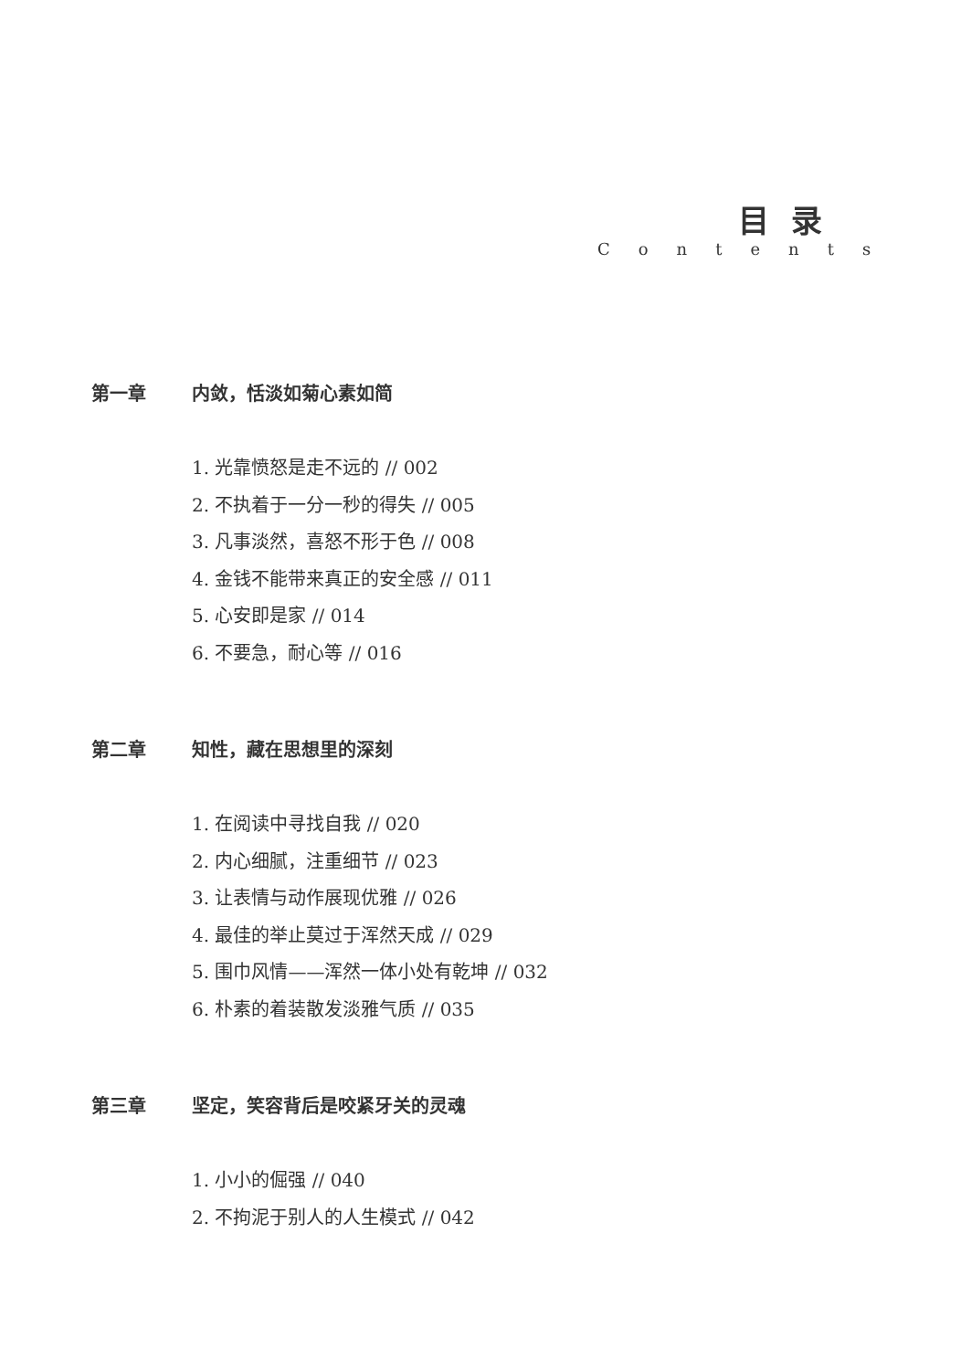目 录
Contents
第一章 内敛，恬淡如菊心素如简
1. 光靠愤怒是走不远的 // 002
2. 不执着于一分一秒的得失 // 005
3. 凡事淡然，喜怒不形于色 // 008
4. 金钱不能带来真正的安全感 // 011
5. 心安即是家 // 014
6. 不要急，耐心等 // 016
第二章 知性，藏在思想里的深刻
1. 在阅读中寻找自我 // 020
2. 内心细腻，注重细节 // 023
3. 让表情与动作展现优雅 // 026
4. 最佳的举止莫过于浑然天成 // 029
5. 围巾风情——浑然一体小处有乾坤 // 032
6. 朴素的着装散发淡雅气质 // 035
第三章 坚定，笑容背后是咬紧牙关的灵魂
1. 小小的倔强 // 040
2. 不拘泥于别人的人生模式 // 042